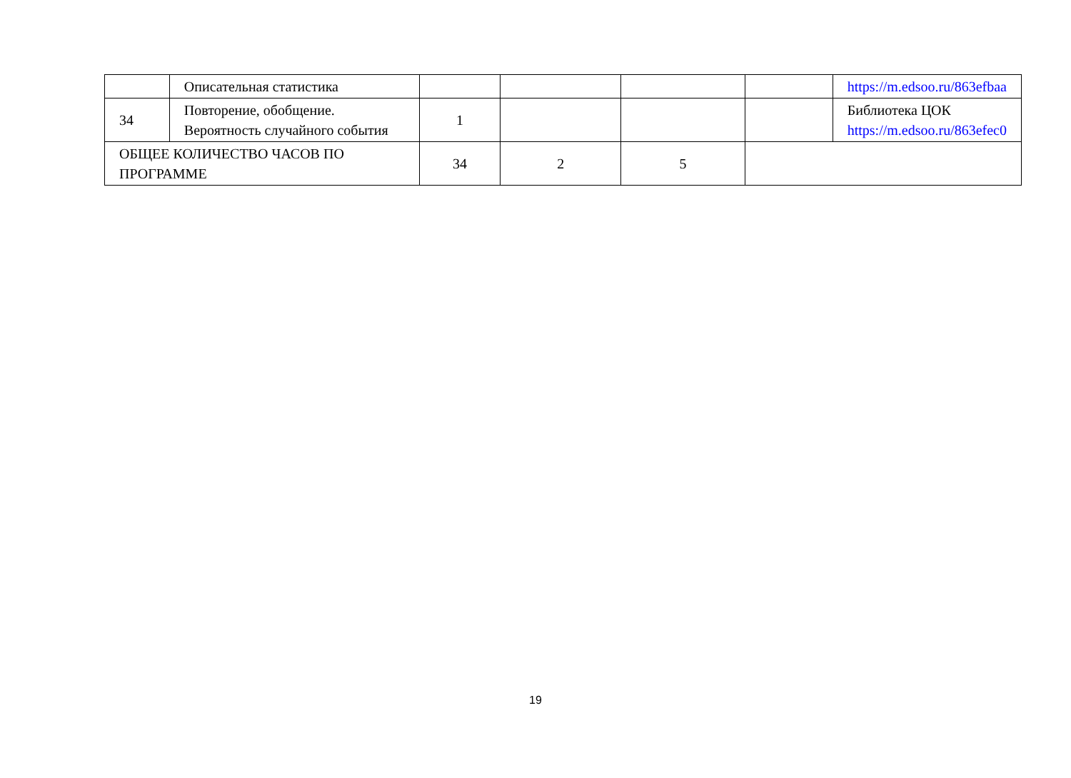| | Описательная статистика | | | | | https://m.edsoo.ru/863efbaa |
| 34 | Повторение, обобщение. Вероятность случайного события | 1 | | | | Библиотека ЦОК https://m.edsoo.ru/863efec0 |
| ОБЩЕЕ КОЛИЧЕСТВО ЧАСОВ ПО ПРОГРАММЕ | | 34 | 2 | 5 | | |
19